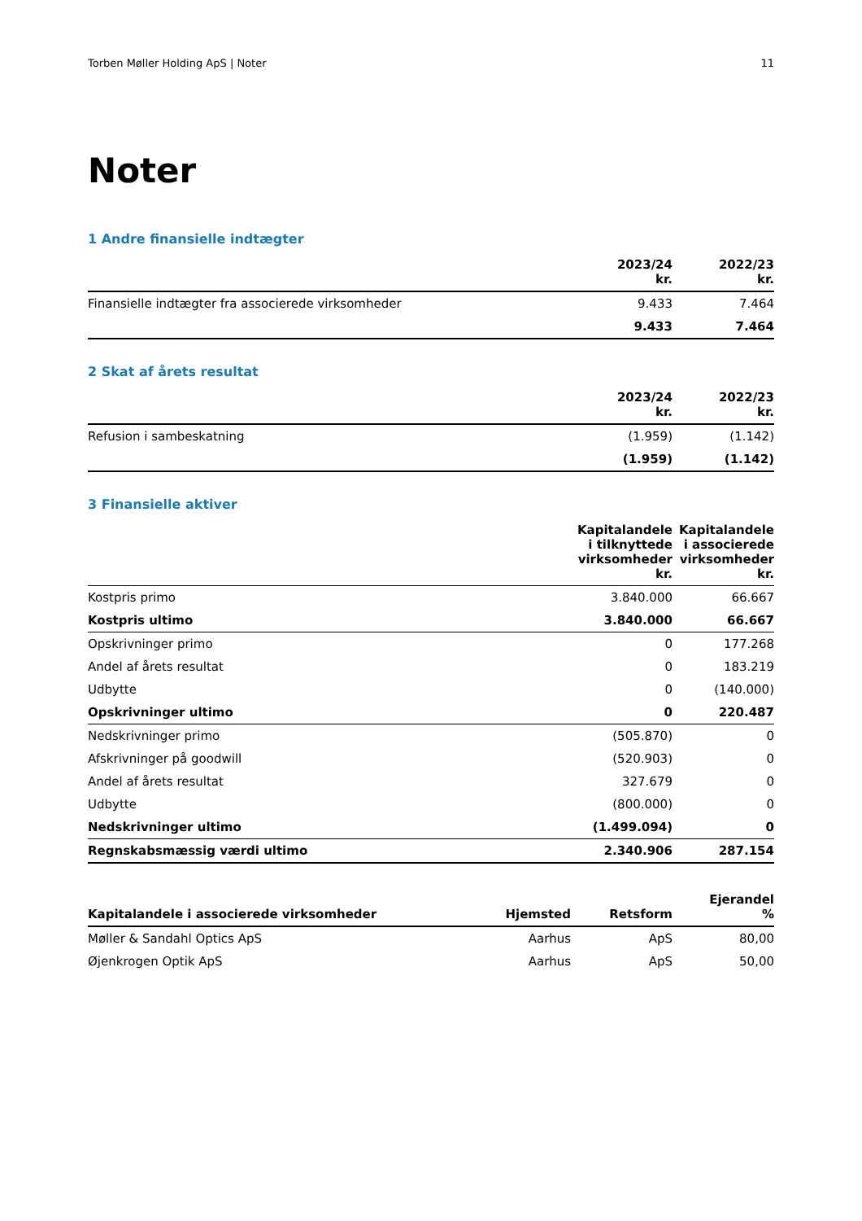Torben Møller Holding ApS | Noter 11
Noter
1 Andre finansielle indtægter
| | 2023/24 kr. | 2022/23 kr. |
| --- | --- | --- |
| Finansielle indtægter fra associerede virksomheder | 9.433 | 7.464 |
| | 9.433 | 7.464 |
2 Skat af årets resultat
| | 2023/24 kr. | 2022/23 kr. |
| --- | --- | --- |
| Refusion i sambeskatning | (1.959) | (1.142) |
| | (1.959) | (1.142) |
3 Finansielle aktiver
| | Kapitalandele i tilknyttede virksomheder kr. | Kapitalandele i associerede virksomheder kr. |
| --- | --- | --- |
| Kostpris primo | 3.840.000 | 66.667 |
| Kostpris ultimo | 3.840.000 | 66.667 |
| Opskrivninger primo | 0 | 177.268 |
| Andel af årets resultat | 0 | 183.219 |
| Udbytte | 0 | (140.000) |
| Opskrivninger ultimo | 0 | 220.487 |
| Nedskrivninger primo | (505.870) | 0 |
| Afskrivninger på goodwill | (520.903) | 0 |
| Andel af årets resultat | 327.679 | 0 |
| Udbytte | (800.000) | 0 |
| Nedskrivninger ultimo | (1.499.094) | 0 |
| Regnskabsmæssig værdi ultimo | 2.340.906 | 287.154 |
| Kapitalandele i associerede virksomheder | Hjemsted | Retsform | Ejerandel % |
| --- | --- | --- | --- |
| Møller & Sandahl Optics ApS | Aarhus | ApS | 80,00 |
| Øjenkrogen Optik ApS | Aarhus | ApS | 50,00 |